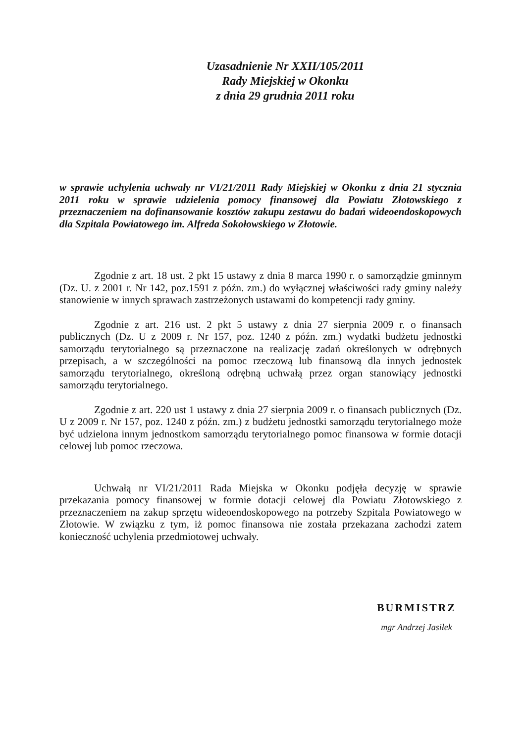Uzasadnienie Nr XXII/105/2011
Rady Miejskiej w Okonku
z dnia 29 grudnia 2011 roku
w sprawie uchylenia uchwały nr VI/21/2011 Rady Miejskiej w Okonku z dnia 21 stycznia 2011 roku w sprawie udzielenia pomocy finansowej dla Powiatu Złotowskiego z przeznaczeniem na dofinansowanie kosztów zakupu zestawu do badań wideoendoskopowych dla Szpitala Powiatowego im. Alfreda Sokołowskiego w Złotowie.
Zgodnie z art. 18 ust. 2 pkt 15 ustawy z dnia 8 marca 1990 r. o samorządzie gminnym (Dz. U. z 2001 r. Nr 142, poz.1591 z późn. zm.) do wyłącznej właściwości rady gminy należy stanowienie w innych sprawach zastrzeżonych ustawami do kompetencji rady gminy.
Zgodnie z art. 216 ust. 2 pkt 5 ustawy z dnia 27 sierpnia 2009 r. o finansach publicznych (Dz. U z 2009 r. Nr 157, poz. 1240 z późn. zm.) wydatki budżetu jednostki samorządu terytorialnego są przeznaczone na realizację zadań określonych w odrębnych przepisach, a w szczególności na pomoc rzeczową lub finansową dla innych jednostek samorządu terytorialnego, określoną odrębną uchwałą przez organ stanowiący jednostki samorządu terytorialnego.
Zgodnie z art. 220 ust 1 ustawy z dnia 27 sierpnia 2009 r. o finansach publicznych (Dz. U z 2009 r. Nr 157, poz. 1240 z późn. zm.) z budżetu jednostki samorządu terytorialnego może być udzielona innym jednostkom samorządu terytorialnego pomoc finansowa w formie dotacji celowej lub pomoc rzeczowa.
Uchwałą nr VI/21/2011 Rada Miejska w Okonku podjęła decyzję w sprawie przekazania pomocy finansowej w formie dotacji celowej dla Powiatu Złotowskiego z przeznaczeniem na zakup sprzętu wideoendoskopowego na potrzeby Szpitala Powiatowego w Złotowie. W związku z tym, iż pomoc finansowa nie została przekazana zachodzi zatem konieczność uchylenia przedmiotowej uchwały.
BURMISTRZ
mgr Andrzej Jasiłek